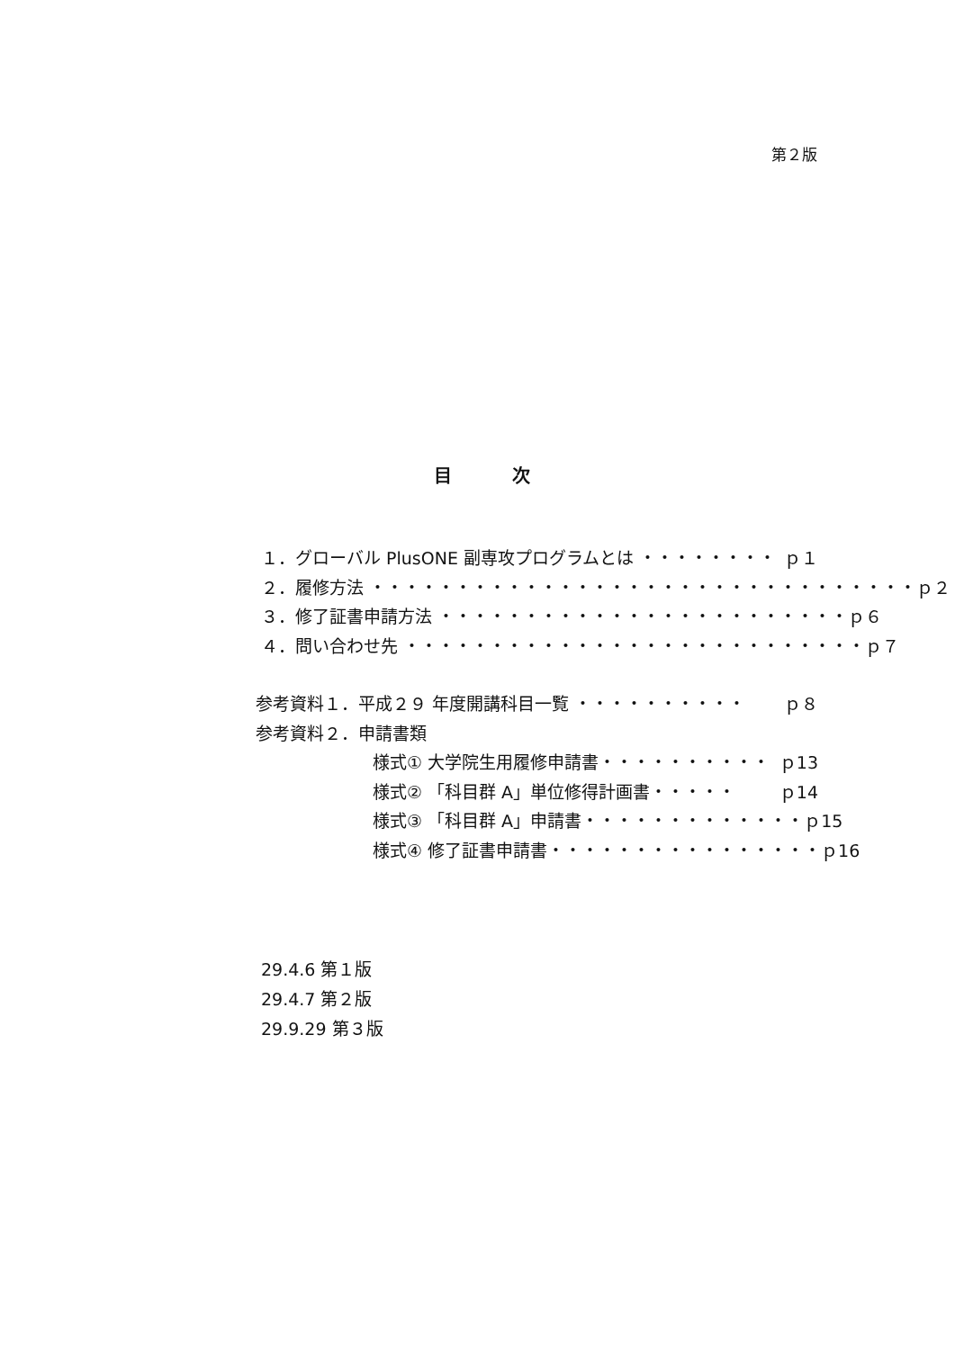第２版
目 次
１．グローバル PlusONE 副専攻プログラムとは ・・・・・・・・ ｐ１
２．履修方法 ・・・・・・・・・・・・・・・・・・・・・・・・・・・・・・・・ ｐ２
３．修了証書申請方法 ・・・・・・・・・・・・・・・・・・・・・・・・ ｐ６
４．問い合わせ先 ・・・・・・・・・・・・・・・・・・・・・・・・・・・ ｐ７
参考資料１．平成２９ 年度開講科目一覧 ・・・・・・・・・・ ｐ８
参考資料２．申請書類
様式① 大学院生用履修申請書・・・・・・・・・・ ｐ13
様式② 「科目群 A」単位修得計画書・・・・・ ｐ14
様式③ 「科目群 A」申請書・・・・・・・・・・・・・ ｐ15
様式④ 修了証書申請書・・・・・・・・・・・・・・・・ ｐ16
29.4.6 第１版
29.4.7 第２版
29.9.29 第３版